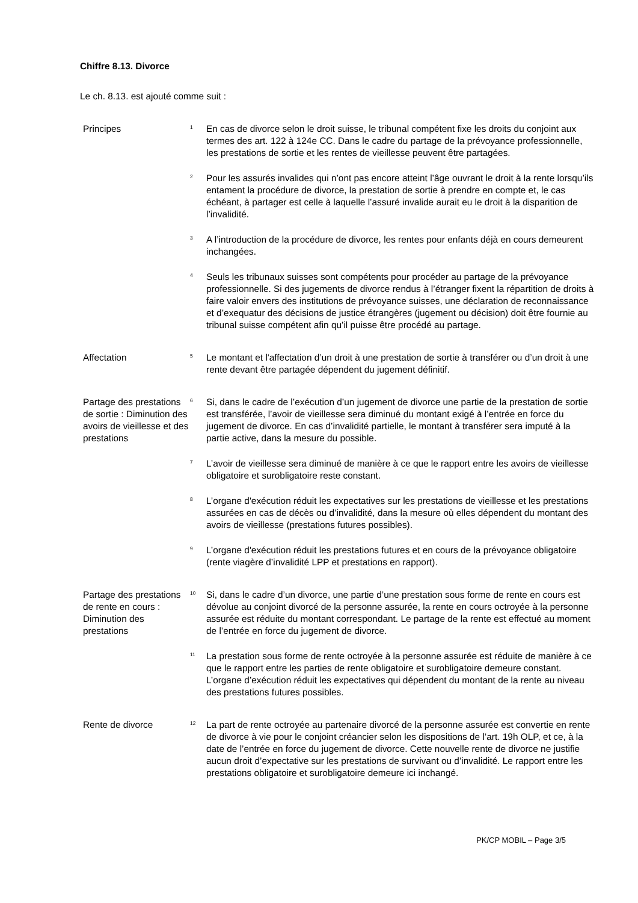Chiffre 8.13. Divorce
Le ch. 8.13. est ajouté comme suit :
Principes
<sup>1</sup>
En cas de divorce selon le droit suisse, le tribunal compétent fixe les droits du conjoint aux termes des art. 122 à 124e CC. Dans le cadre du partage de la prévoyance professionnelle, les prestations de sortie et les rentes de vieillesse peuvent être partagées.
<sup>2</sup>
Pour les assurés invalides qui n’ont pas encore atteint l’âge ouvrant le droit à la rente lorsqu’ils entament la procédure de divorce, la prestation de sortie à prendre en compte et, le cas échéant, à partager est celle à laquelle l’assuré invalide aurait eu le droit à la disparition de l’invalidité.
<sup>3</sup>
A l’introduction de la procédure de divorce, les rentes pour enfants déjà en cours demeurent inchangées.
<sup>4</sup>
Seuls les tribunaux suisses sont compétents pour procéder au partage de la prévoyance professionnelle. Si des jugements de divorce rendus à l’étranger fixent la répartition de droits à faire valoir envers des institutions de prévoyance suisses, une déclaration de reconnaissance et d’exequatur des décisions de justice étrangères (jugement ou décision) doit être fournie au tribunal suisse compétent afin qu’il puisse être procédé au partage.
Affectation
<sup>5</sup>
Le montant et l'affectation d’un droit à une prestation de sortie à transférer ou d’un droit à une rente devant être partagée dépendent du jugement définitif.
Partage des prestations de sortie : Diminution des avoirs de vieillesse et des prestations
<sup>6</sup>
Si, dans le cadre de l’exécution d’un jugement de divorce une partie de la prestation de sortie est transférée, l’avoir de vieillesse sera diminué du montant exigé à l’entrée en force du jugement de divorce. En cas d’invalidité partielle, le montant à transférer sera imputé à la partie active, dans la mesure du possible.
<sup>7</sup>
L’avoir de vieillesse sera diminué de manière à ce que le rapport entre les avoirs de vieillesse obligatoire et surobligatoire reste constant.
<sup>8</sup>
L’organe d'exécution réduit les expectatives sur les prestations de vieillesse et les prestations assurées en cas de décès ou d’invalidité, dans la mesure où elles dépendent du montant des avoirs de vieillesse (prestations futures possibles).
<sup>9</sup>
L’organe d'exécution réduit les prestations futures et en cours de la prévoyance obligatoire (rente viagère d’invalidité LPP et prestations en rapport).
Partage des prestations de rente en cours : Diminution des prestations
<sup>10</sup>
Si, dans le cadre d’un divorce, une partie d’une prestation sous forme de rente en cours est dévolue au conjoint divorcé de la personne assurée, la rente en cours octroyée à la personne assurée est réduite du montant correspondant. Le partage de la rente est effectué au moment de l’entrée en force du jugement de divorce.
<sup>11</sup>
La prestation sous forme de rente octroyée à la personne assurée est réduite de manière à ce que le rapport entre les parties de rente obligatoire et surobligatoire demeure constant. L’organe d’exécution réduit les expectatives qui dépendent du montant de la rente au niveau des prestations futures possibles.
Rente de divorce
<sup>12</sup>
La part de rente octroyée au partenaire divorcé de la personne assurée est convertie en rente de divorce à vie pour le conjoint créancier selon les dispositions de l’art. 19h OLP, et ce, à la date de l’entrée en force du jugement de divorce. Cette nouvelle rente de divorce ne justifie aucun droit d’expectative sur les prestations de survivant ou d’invalidité. Le rapport entre les prestations obligatoire et surobligatoire demeure ici inchangé.
PK/CP MOBIL – Page 3/5